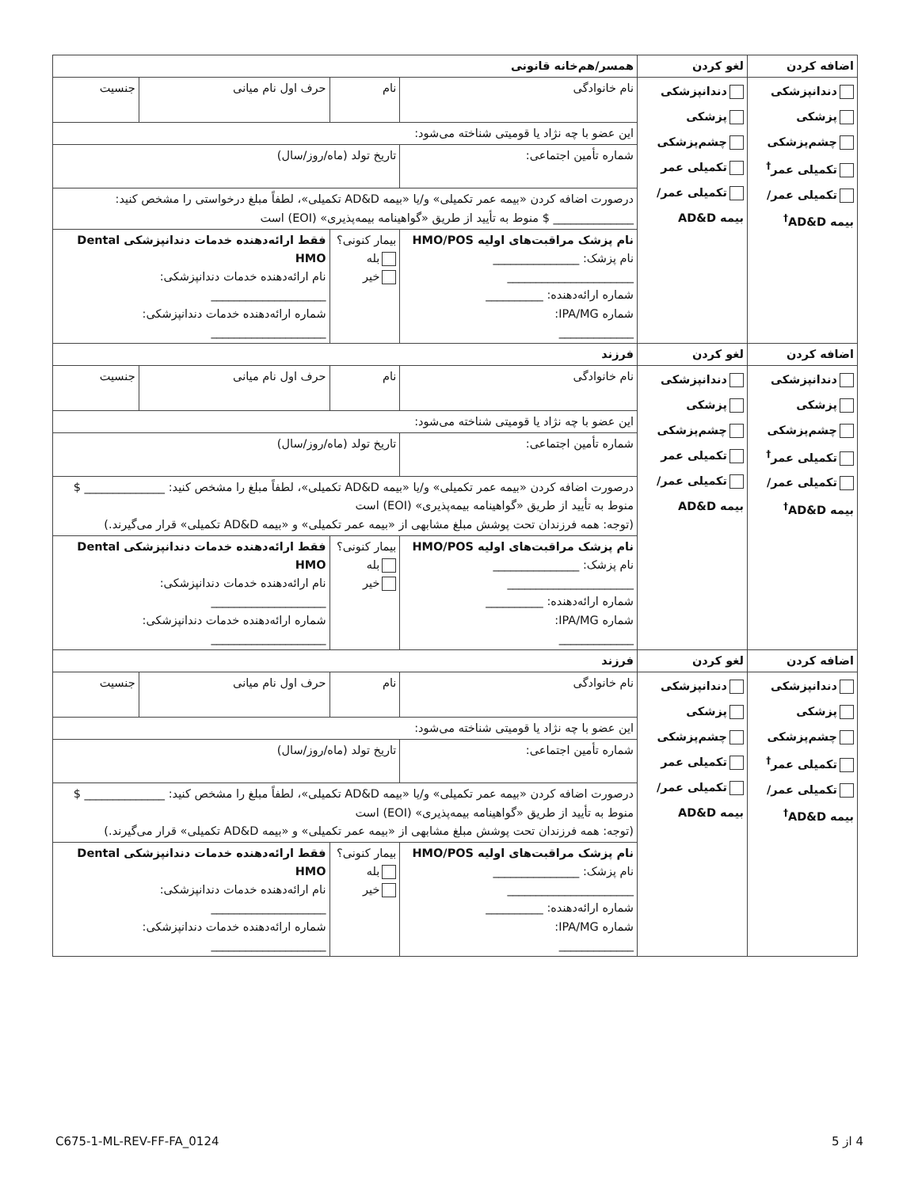| اضافه کردن | لغو کردن | همسر/هم‌خانه قانونی | | | | |
| --- | --- | --- | --- | --- | --- | --- |
| دندانپزشکی پزشکی چشم‌پزشکی تکمیلی عمر<sup>†</sup> تکمیلی عمر/بیمه AD&D<sup>†</sup> | دندانپزشکی پزشکی چشم‌پزشکی تکمیلی عمر تکمیلی عمر/بیمه AD&D | نام خانوادگی | نام | | حرف اول نام میانی | جنسیت |
| | | این عضو با چه نژاد یا قومیتی شناخته می‌شود: | | | | |
| | | شماره تأمین اجتماعی: | | تاریخ تولد (ماه/روز/سال) | | |
| | | درصورت اضافه کردن «بیمه عمر تکمیلی» و/یا «بیمه AD&D تکمیلی»، لطفاً مبلغ درخواستی را مشخص کنید: ______________ $ منوط به تأیید از طریق «گواهینامه بیمه‌پذیری» (EOI) است | | | | |
| | | نام پزشک مراقبت‌های اولیه HMO/POS نام پزشک: _______________ ______________________ شماره ارائه‌دهنده: __________ شماره IPA/MG: _____________ | | بیمار کنونی؟ بله خیر | فقط ارائه‌دهنده خدمات دندانپزشکی Dental HMO نام ارائه‌دهنده خدمات دندانپزشکی: ____________________ شماره ارائه‌دهنده خدمات دندانپزشکی: ____________________ | |
| اضافه کردن | لغو کردن | فرزند | | | | |
| دندانپزشکی پزشکی چشم‌پزشکی تکمیلی عمر<sup>†</sup> تکمیلی عمر/بیمه AD&D<sup>†</sup> | دندانپزشکی پزشکی چشم‌پزشکی تکمیلی عمر تکمیلی عمر/بیمه AD&D | نام خانوادگی | نام | | حرف اول نام میانی | جنسیت |
| | | این عضو با چه نژاد یا قومیتی شناخته می‌شود: | | | | |
| | | شماره تأمین اجتماعی: | | تاریخ تولد (ماه/روز/سال) | | |
| | | درصورت اضافه کردن «بیمه عمر تکمیلی» و/یا «بیمه AD&D تکمیلی»، لطفاً مبلغ را مشخص کنید: ______________ $ منوط به تأیید از طریق «گواهینامه بیمه‌پذیری» (EOI) است (توجه: همه فرزندان تحت پوشش مبلغ مشابهی از «بیمه عمر تکمیلی» و «بیمه AD&D تکمیلی» قرار می‌گیرند.) | | | | |
| | | نام پزشک مراقبت‌های اولیه HMO/POS نام پزشک: _______________ ______________________ شماره ارائه‌دهنده: __________ شماره IPA/MG: _____________ | | بیمار کنونی؟ بله خیر | فقط ارائه‌دهنده خدمات دندانپزشکی Dental HMO نام ارائه‌دهنده خدمات دندانپزشکی: ____________________ شماره ارائه‌دهنده خدمات دندانپزشکی: ____________________ | |
| اضافه کردن | لغو کردن | فرزند | | | | |
| دندانپزشکی پزشکی چشم‌پزشکی تکمیلی عمر<sup>†</sup> تکمیلی عمر/بیمه AD&D<sup>†</sup> | دندانپزشکی پزشکی چشم‌پزشکی تکمیلی عمر تکمیلی عمر/بیمه AD&D | نام خانوادگی | نام | | حرف اول نام میانی | جنسیت |
| | | این عضو با چه نژاد یا قومیتی شناخته می‌شود: | | | | |
| | | شماره تأمین اجتماعی: | | تاریخ تولد (ماه/روز/سال) | | |
| | | درصورت اضافه کردن «بیمه عمر تکمیلی» و/یا «بیمه AD&D تکمیلی»، لطفاً مبلغ را مشخص کنید: ______________ $ منوط به تأیید از طریق «گواهینامه بیمه‌پذیری» (EOI) است (توجه: همه فرزندان تحت پوشش مبلغ مشابهی از «بیمه عمر تکمیلی» و «بیمه AD&D تکمیلی» قرار می‌گیرند.) | | | | |
| | | نام پزشک مراقبت‌های اولیه HMO/POS نام پزشک: _______________ ______________________ شماره ارائه‌دهنده: __________ شماره IPA/MG: _____________ | | بیمار کنونی؟ بله خیر | فقط ارائه‌دهنده خدمات دندانپزشکی Dental HMO نام ارائه‌دهنده خدمات دندانپزشکی: ____________________ شماره ارائه‌دهنده خدمات دندانپزشکی: ____________________ | |
C675-1-ML-REV-FF-FA_0124 4 از 5